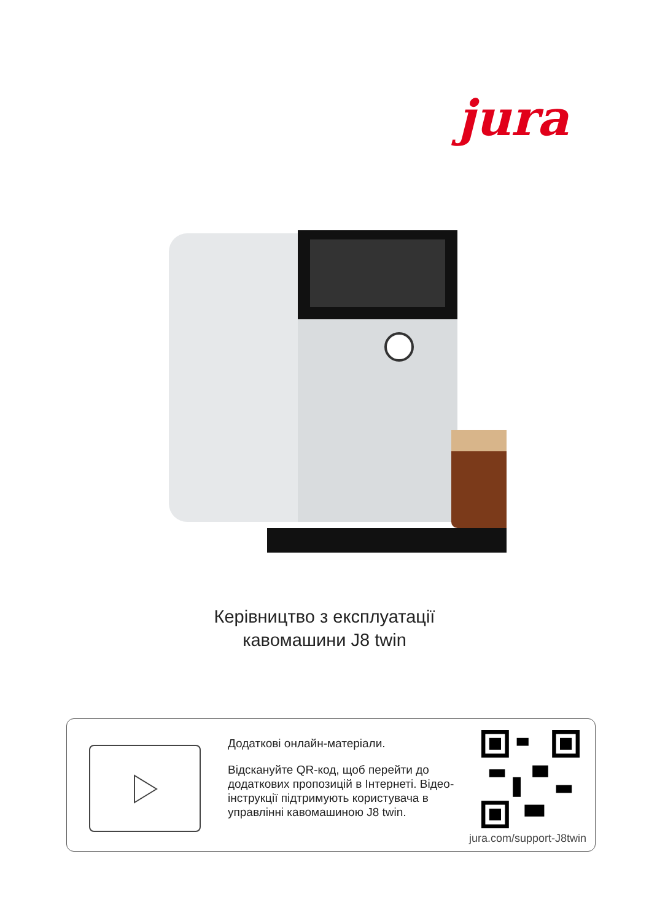jura
Керівництво з експлуатації
кавомашини J8 twin
Додаткові онлайн-матеріали.
Відскануйте QR-код, щоб перейти до додаткових пропозицій в Інтернеті. Відео-інструкції підтримують користувача в управлінні кавомашиною J8 twin.
jura.com/support-J8twin